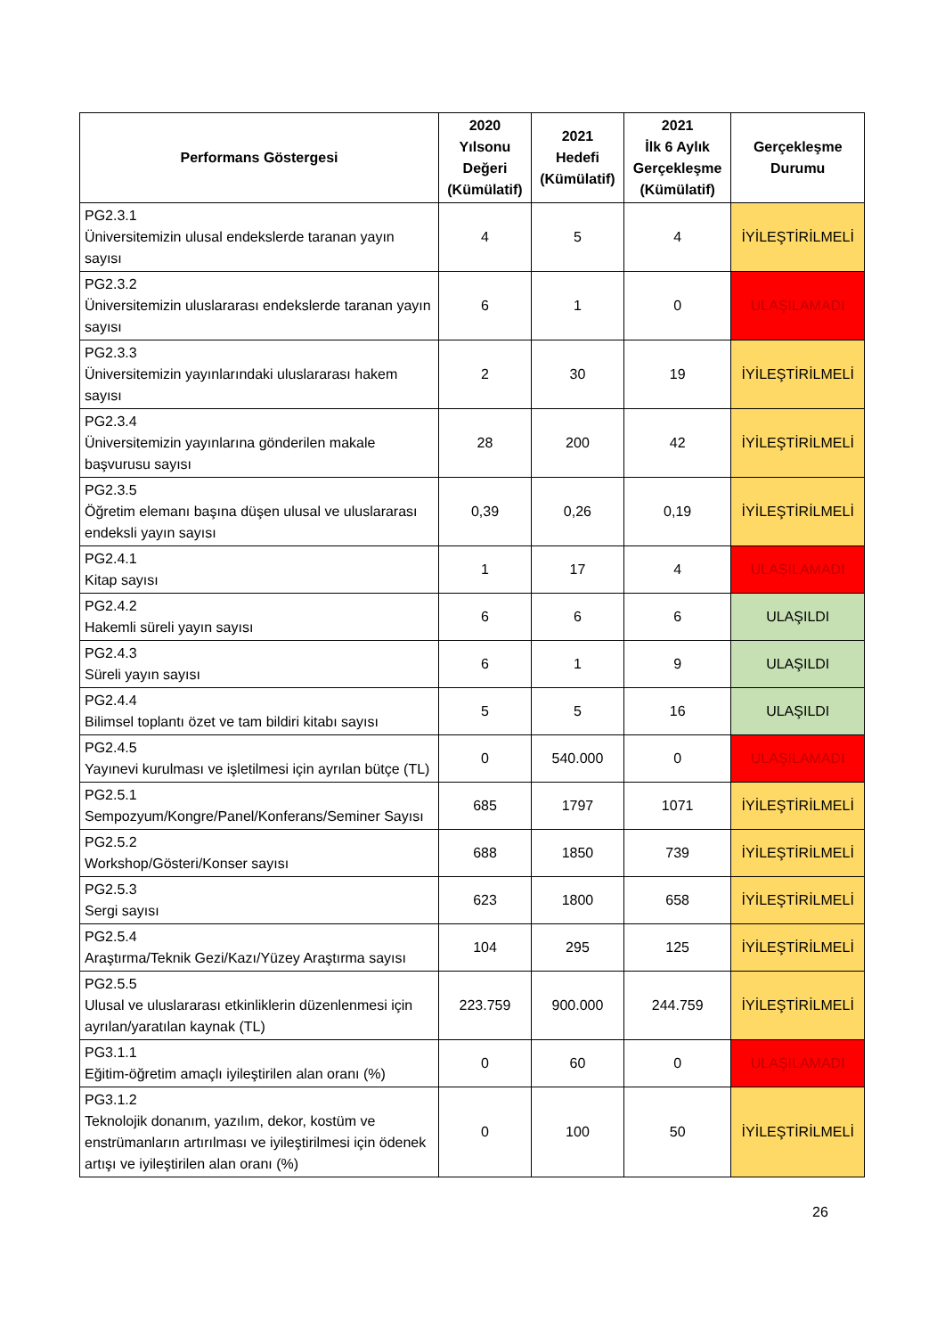| Performans Göstergesi | 2020 Yılsonu Değeri (Kümülatif) | 2021 Hedefi (Kümülatif) | 2021 İlk 6 Aylık Gerçekleşme (Kümülatif) | Gerçekleşme Durumu |
| --- | --- | --- | --- | --- |
| PG2.3.1 Üniversitemizin ulusal endekslerde taranan yayın sayısı | 4 | 5 | 4 | İYİLEŞTİRİLMELİ |
| PG2.3.2 Üniversitemizin uluslararası endekslerde taranan yayın sayısı | 6 | 1 | 0 | ULAŞILAMADI |
| PG2.3.3 Üniversitemizin yayınlarındaki uluslararası hakem sayısı | 2 | 30 | 19 | İYİLEŞTİRİLMELİ |
| PG2.3.4 Üniversitemizin yayınlarına gönderilen makale başvurusu sayısı | 28 | 200 | 42 | İYİLEŞTİRİLMELİ |
| PG2.3.5 Öğretim elemanı başına düşen ulusal ve uluslararası endeksli yayın sayısı | 0,39 | 0,26 | 0,19 | İYİLEŞTİRİLMELİ |
| PG2.4.1 Kitap sayısı | 1 | 17 | 4 | ULAŞILAMADI |
| PG2.4.2 Hakemli süreli yayın sayısı | 6 | 6 | 6 | ULAŞILDI |
| PG2.4.3 Süreli yayın sayısı | 6 | 1 | 9 | ULAŞILDI |
| PG2.4.4 Bilimsel toplantı özet ve tam bildiri kitabı sayısı | 5 | 5 | 16 | ULAŞILDI |
| PG2.4.5 Yayınevi kurulması ve işletilmesi için ayrılan bütçe (TL) | 0 | 540.000 | 0 | ULAŞILAMADI |
| PG2.5.1 Sempozyum/Kongre/Panel/Konferans/Seminer Sayısı | 685 | 1797 | 1071 | İYİLEŞTİRİLMELİ |
| PG2.5.2 Workshop/Gösteri/Konser sayısı | 688 | 1850 | 739 | İYİLEŞTİRİLMELİ |
| PG2.5.3 Sergi sayısı | 623 | 1800 | 658 | İYİLEŞTİRİLMELİ |
| PG2.5.4 Araştırma/Teknik Gezi/Kazı/Yüzey Araştırma sayısı | 104 | 295 | 125 | İYİLEŞTİRİLMELİ |
| PG2.5.5 Ulusal ve uluslararası etkinliklerin düzenlenmesi için ayrılan/yaratılan kaynak (TL) | 223.759 | 900.000 | 244.759 | İYİLEŞTİRİLMELİ |
| PG3.1.1 Eğitim-öğretim amaçlı iyileştirilen alan oranı (%) | 0 | 60 | 0 | ULAŞILAMADI |
| PG3.1.2 Teknolojik donanım, yazılım, dekor, kostüm ve enstrümanların artırılması ve iyileştirilmesi için ödenek artışı ve iyileştirilen alan oranı (%) | 0 | 100 | 50 | İYİLEŞTİRİLMELİ |
26